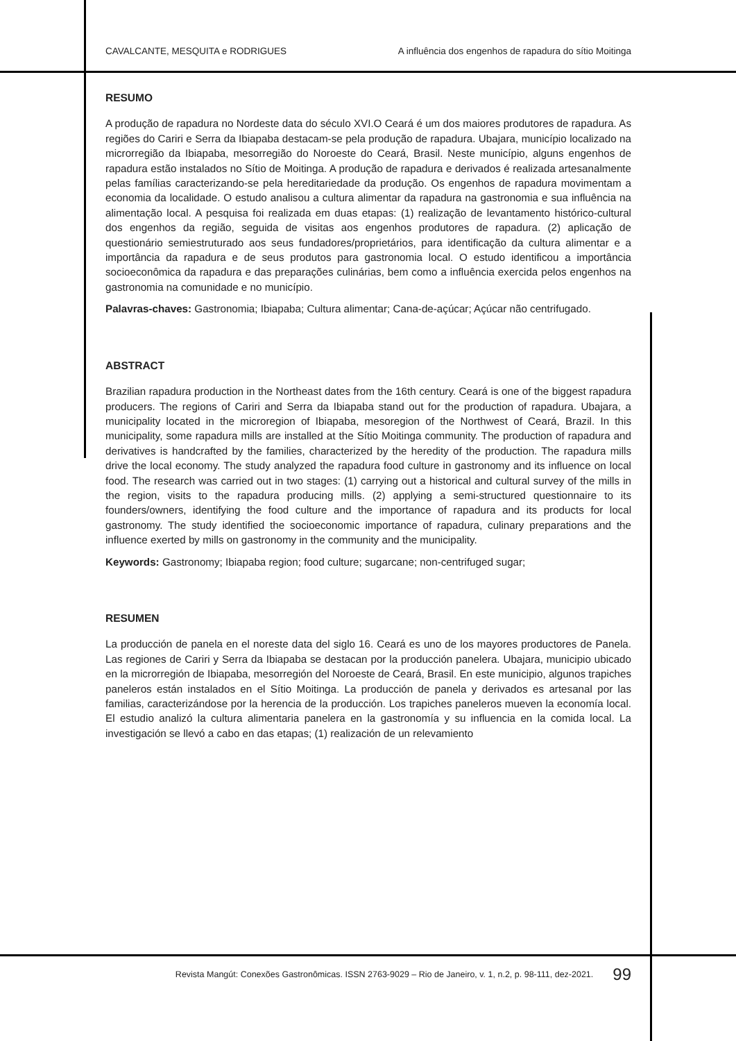CAVALCANTE, MESQUITA e RODRIGUES A influência dos engenhos de rapadura do sítio Moitinga
RESUMO
A produção de rapadura no Nordeste data do século XVI.O Ceará é um dos maiores produtores de rapadura. As regiões do Cariri e Serra da Ibiapaba destacam-se pela produção de rapadura. Ubajara, município localizado na microrregião da Ibiapaba, mesorregião do Noroeste do Ceará, Brasil. Neste município, alguns engenhos de rapadura estão instalados no Sítio de Moitinga. A produção de rapadura e derivados é realizada artesanalmente pelas famílias caracterizando-se pela hereditariedade da produção. Os engenhos de rapadura movimentam a economia da localidade. O estudo analisou a cultura alimentar da rapadura na gastronomia e sua influência na alimentação local. A pesquisa foi realizada em duas etapas: (1) realização de levantamento histórico-cultural dos engenhos da região, seguida de visitas aos engenhos produtores de rapadura. (2) aplicação de questionário semiestruturado aos seus fundadores/proprietários, para identificação da cultura alimentar e a importância da rapadura e de seus produtos para gastronomia local. O estudo identificou a importância socioeconômica da rapadura e das preparações culinárias, bem como a influência exercida pelos engenhos na gastronomia na comunidade e no município.
Palavras-chaves: Gastronomia; Ibiapaba; Cultura alimentar; Cana-de-açúcar; Açúcar não centrifugado.
ABSTRACT
Brazilian rapadura production in the Northeast dates from the 16th century. Ceará is one of the biggest rapadura producers. The regions of Cariri and Serra da Ibiapaba stand out for the production of rapadura. Ubajara, a municipality located in the microregion of Ibiapaba, mesoregion of the Northwest of Ceará, Brazil. In this municipality, some rapadura mills are installed at the Sítio Moitinga community. The production of rapadura and derivatives is handcrafted by the families, characterized by the heredity of the production. The rapadura mills drive the local economy. The study analyzed the rapadura food culture in gastronomy and its influence on local food. The research was carried out in two stages: (1) carrying out a historical and cultural survey of the mills in the region, visits to the rapadura producing mills. (2) applying a semi-structured questionnaire to its founders/owners, identifying the food culture and the importance of rapadura and its products for local gastronomy. The study identified the socioeconomic importance of rapadura, culinary preparations and the influence exerted by mills on gastronomy in the community and the municipality.
Keywords: Gastronomy; Ibiapaba region; food culture; sugarcane; non-centrifuged sugar;
RESUMEN
La producción de panela en el noreste data del siglo 16. Ceará es uno de los mayores productores de Panela. Las regiones de Cariri y Serra da Ibiapaba se destacan por la producción panelera. Ubajara, municipio ubicado en la microrregión de Ibiapaba, mesorregión del Noroeste de Ceará, Brasil. En este municipio, algunos trapiches paneleros están instalados en el Sítio Moitinga. La producción de panela y derivados es artesanal por las familias, caracterizándose por la herencia de la producción. Los trapiches paneleros mueven la economía local. El estudio analizó la cultura alimentaria panelera en la gastronomía y su influencia en la comida local. La investigación se llevó a cabo en das etapas; (1) realización de un relevamiento
Revista Mangút: Conexões Gastronômicas. ISSN 2763-9029 – Rio de Janeiro, v. 1, n.2, p. 98-111, dez-2021. 99